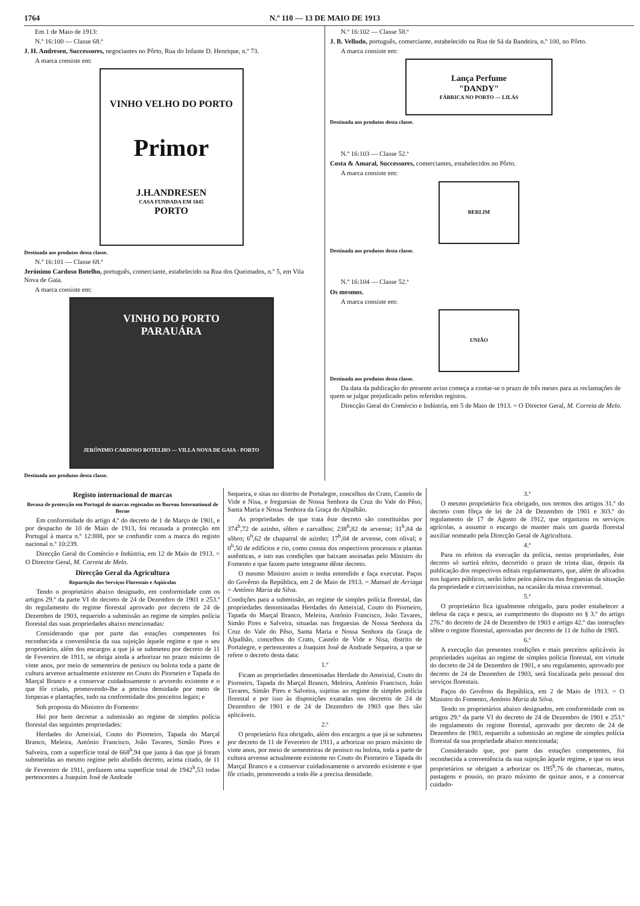1764 N.º 110 — 13 DE MAIO DE 1913
Em 1 de Maio de 1913:
N.º 16:100 — Classe 68.ª
J. H. Andresen, Successores, negociantes no Pôrto, Rua do Infante D. Henrique, n.º 73.
A marca consiste em:
VINHO VELHO DO PORTO
Primor
J.H.ANDRESEN
CASA FUNDADA EM 1845
PORTO
Destinada aos produtos desta classe.
N.º 16:101 — Classe 68.ª
Jerónimo Cardoso Botelho, português, comerciante, estabelecido na Rua dos Queimados, n.º 5, em Vila Nova de Gaia.
A marca consiste em:
VINHO DO PORTO
PARAUÁRA
JERÓNIMO CARDOSO BOTELHO — VILLA NOVA DE GAIA - PORTO
Destinada aos produtos desta classe.
N.º 16:102 — Classe 58.ª
J. B. Velludo, português, comerciante, estabelecido na Rua de Sá da Bandeira, n.º 100, no Pôrto.
A marca consiste em:
Lança Perfume
"DANDY"
FÁBRICA NO PORTO — LILÁS
Destinada aos produtos desta classe.
N.º 16:103 — Classe 52.ª
Costa & Amaral, Successores, comerciantes, estabelecidos no Pôrto.
A marca consiste em:
BERLIM
Destinada aos produtos desta classe.
N.º 16:104 — Classe 52.ª
Os mesmos.
A marca consiste em:
UNIÃO
Destinada aos produtos desta classe.
Da data da publicação do presente aviso começa a contar-se o prazo de três meses para as reclamações de quem se julgar prejudicado pelos referidos registos.
Direcção Geral do Comércio e Indústria, em 5 de Maio de 1913. = O Director Geral, M. Correia de Melo.
Registo internacional de marcas
Recusa de protecção em Portugal de marcas registadas no Bureau International de Berne
Em conformidade do artigo 4.º do decreto de 1 de Março de 1901, e por despacho de 10 de Maio de 1913, foi recusada a protecção em Portugal à marca n.º 12:888, por se confundir com a marca do registo nacional n.º 10:239.
Direcção Geral do Comércio e Indústria, em 12 de Maio de 1913. = O Director Geral, M. Correia de Melo.
Direcção Geral da Agricultura
Repartição dos Serviços Florestais e Aqüícolas
Tendo o proprietário abaixo designado, em conformidade com os artigos 29.º da parte VI do decreto de 24 de Dezembro de 1901 e 253.º do regulamento do regime florestal aprovado por decreto de 24 de Dezembro de 1903, requerido a submissão ao regime de simples polícia florestal das suas propriedades abaixo mencionadas:
Considerando que por parte das estações competentes foi reconhecida a conveniência da sua sujeição àquele regime e que o seu proprietário, além dos encargos a que já se submeteu por decreto de 11 de Fevereiro de 1911, se obriga ainda a arborizar no prazo máximo de vinte anos, por meio de sementeira de penisco ou bolota toda a parte de cultura arvense actualmente existente no Couto do Piorneiro e Tapada do Marçal Branco e a conservar cuidadosamente o arvoredo existente e o que fôr criado, promovendo-lhe a precisa densidade por meio de limpezas e plantações, tudo na conformidade dos preceitos legais; e
Sob proposta do Ministro do Fomento:
Hei por bem decretar a submissão ao regime de simples polícia florestal das seguintes propriedades:
Herdades do Ameixial, Couto do Piorneiro, Tapada do Marçal Branco, Meleira, António Francisco, João Tavares, Simão Pires e Salveira, com a superfície total de 668<sup>h</sup>,94 que junta à das que já foram submetidas ao mesmo regime pelo aludido decreto, acima citado, de 11 de Fevereiro de 1911, prefazem uma superfície total de 1942<sup>h</sup>,53 todas pertencentes a Joaquim José de Andrade
Sequeira, e sitas no distrito de Portalegre, concelhos do Crato, Castelo de Vide e Nisa, e freguesias de Nossa Senhora da Cruz do Vale do Pêso, Santa Maria e Nossa Senhora da Graça do Alpalhão.
As propriedades de que trata êste decreto são constituídas por 374<sup>h</sup>,72 de azinho, sôbro e carvalhos; 238<sup>h</sup>,82 de arvense; 31<sup>h</sup>,84 de sôbro; 6<sup>h</sup>,62 de chaparral de azinho; 17<sup>h</sup>,04 de arvense, com olival; e 0<sup>h</sup>,50 de edifícios e rio, como consta dos respectivos processos e plantas autênticas, e isto nas condições que baixam assinadas pelo Ministro do Fomento e que fazem parte integrante dêste decreto.
O mesmo Ministro assim o tenha entendido e faça executar. Paços do Govêrno da República, em 2 de Maio de 1913. = Manuel de Arriaga = António Maria da Silva.
Condições para a submissão, ao regime de simples polícia florestal, das propriedades denominadas Herdades do Ameixial, Couto do Piorneiro, Tapada do Marçal Branco, Meleira, António Francisco, João Tavares, Simão Pires e Salveira, situadas nas freguesias de Nossa Senhora da Cruz do Vale do Pêso, Santa Maria e Nossa Senhora da Graça de Alpalhão, concelhos do Crato, Castelo de Vide e Nisa, distrito de Portalegre, e pertencentes a Joaquim José de Andrade Sequeira, a que se refere o decreto desta data:
1.ª
Ficam as propriedades denominadas Herdade do Ameixial, Couto do Piorneiro, Tapada do Marçal Branco, Meleira, António Francisco, João Tavares, Simão Pires e Salveira, sujeitas ao regime de simples polícia florestal e por isso às disposições exaradas nos decretos de 24 de Dezembro de 1901 e de 24 de Dezembro de 1903 que lhes são aplicáveis.
2.ª
O proprietário fica obrigado, além dos encargos a que já se submeteu por decreto de 11 de Fevereiro de 1911, a arborizar no prazo máximo de vinte anos, por meio de sementeiras de penisco ou bolota, toda a parte de cultura arvense actualmente existente no Couto do Piorneiro e Tapada do Marçal Branco e a conservar cuidadosamente o arvoredo existente e que fôr criado, promovendo a todo êle a precisa densidade.
3.ª
O mesmo proprietário fica obrigado, nos termos dos artigos 31.º do decreto com fôrça de lei de 24 de Dezembro de 1901 e 303.º do regulamento de 17 de Agosto de 1912, que organizou os serviços agrícolas, a assumir o encargo de manter mais um guarda florestal auxiliar nomeado pela Direcção Geral de Agricultura.
4.ª
Para os efeitos da execução da polícia, nestas propriedades, êste decreto só surtirá efeito, decorrido o prazo de trinta dias, depois da publicação dos respectivos editais regulamentares, que, além de afixados nos lugares públicos, serão lidos pelos párocos das freguesias da situação da propriedade e circunvizinhas, na ocasião da missa conventual.
5.ª
O proprietário fica igualmente obrigado, para poder estabelecer a defesa da caça e pesca, ao cumprimento do disposto no § 3.º do artigo 276.º do decreto de 24 de Dezembro de 1903 e artigo 42.º das instruções sôbre o regime florestal, aprovadas por decreto de 11 de Julho de 1905.
6.ª
A execução das presentes condições e mais preceitos aplicáveis às propriedades sujeitas ao regime de simples polícia florestal, em virtude do decreto de 24 de Dezembro de 1901, e seu regulamento, aprovado por decreto de 24 de Dezembro de 1903, será fiscalizada pelo pessoal dos serviços florestais.
Paços do Govêrno da República, em 2 de Maio de 1913. = O Ministro do Fomento, António Maria da Silva.
Tendo os proprietários abaixo designados, em conformidade com os artigos 29.º da parte VI do decreto de 24 de Dezembro de 1901 e 253.º do regulamento do regime florestal, aprovado por decreto de 24 de Dezembro de 1903, requerido a submissão ao regime de simples polícia florestal da sua propriedade abaixo mencionada;
Considerando que, por parte das estações competentes, foi reconhecida a conveniência da sua sujeição àquele regime, e que os seus proprietários se obrigam a arborizar os 195<sup>h</sup>,76 de charnecas, matos, pastagens e pousio, no prazo máximo de quinze anos, e a conservar cuidado-